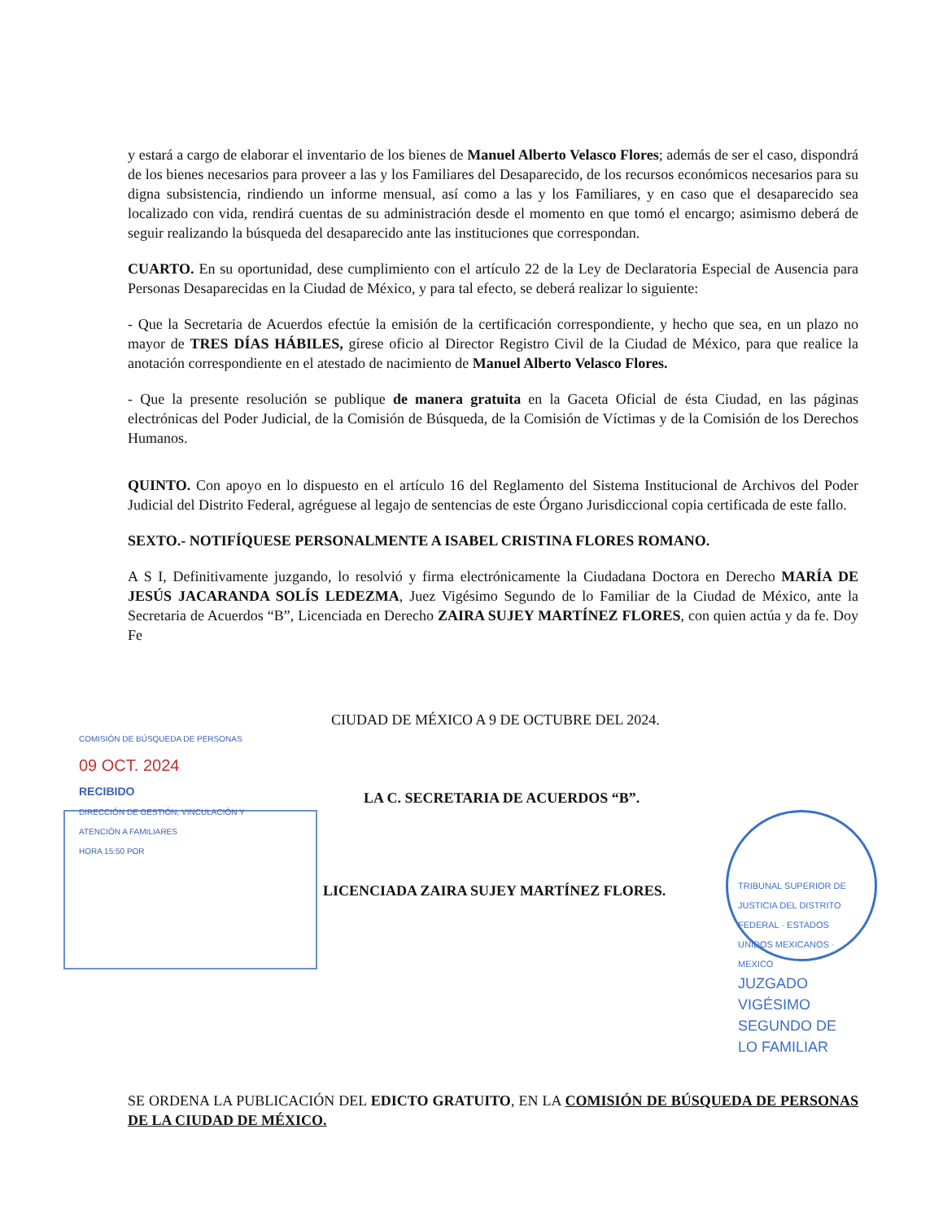y estará a cargo de elaborar el inventario de los bienes de Manuel Alberto Velasco Flores; además de ser el caso, dispondrá de los bienes necesarios para proveer a las y los Familiares del Desaparecido, de los recursos económicos necesarios para su digna subsistencia, rindiendo un informe mensual, así como a las y los Familiares, y en caso que el desaparecido sea localizado con vida, rendirá cuentas de su administración desde el momento en que tomó el encargo; asimismo deberá de seguir realizando la búsqueda del desaparecido ante las instituciones que correspondan.
CUARTO. En su oportunidad, dese cumplimiento con el artículo 22 de la Ley de Declaratoria Especial de Ausencia para Personas Desaparecidas en la Ciudad de México, y para tal efecto, se deberá realizar lo siguiente:
- Que la Secretaria de Acuerdos efectúe la emisión de la certificación correspondiente, y hecho que sea, en un plazo no mayor de TRES DÍAS HÁBILES, gírese oficio al Director Registro Civil de la Ciudad de México, para que realice la anotación correspondiente en el atestado de nacimiento de Manuel Alberto Velasco Flores.
- Que la presente resolución se publique de manera gratuita en la Gaceta Oficial de ésta Ciudad, en las páginas electrónicas del Poder Judicial, de la Comisión de Búsqueda, de la Comisión de Víctimas y de la Comisión de los Derechos Humanos.
QUINTO. Con apoyo en lo dispuesto en el artículo 16 del Reglamento del Sistema Institucional de Archivos del Poder Judicial del Distrito Federal, agréguese al legajo de sentencias de este Órgano Jurisdiccional copia certificada de este fallo.
SEXTO.- NOTIFÍQUESE PERSONALMENTE A ISABEL CRISTINA FLORES ROMANO.
A S I, Definitivamente juzgando, lo resolvió y firma electrónicamente la Ciudadana Doctora en Derecho MARÍA DE JESÚS JACARANDA SOLÍS LEDEZMA, Juez Vigésimo Segundo de lo Familiar de la Ciudad de México, ante la Secretaria de Acuerdos “B”, Licenciada en Derecho ZAIRA SUJEY MARTÍNEZ FLORES, con quien actúa y da fe. Doy Fe
CIUDAD DE MÉXICO A 9 DE OCTUBRE DEL 2024.
COMISIÓN DE BÚSQUEDA DE PERSONAS
09 OCT. 2024
RECIBIDO
DIRECCIÓN DE GESTIÓN, VINCULACIÓN Y ATENCIÓN A FAMILIARES
HORA 15:50 POR
LA C. SECRETARIA DE ACUERDOS “B”.
LICENCIADA ZAIRA SUJEY MARTÍNEZ FLORES.
TRIBUNAL SUPERIOR DE JUSTICIA DEL DISTRITO FEDERAL · ESTADOS UNIDOS MEXICANOS · MEXICO
JUZGADO VIGÉSIMO SEGUNDO DE LO FAMILIAR
SE ORDENA LA PUBLICACIÓN DEL EDICTO GRATUITO, EN LA COMISIÓN DE BÚSQUEDA DE PERSONAS DE LA CIUDAD DE MÉXICO.